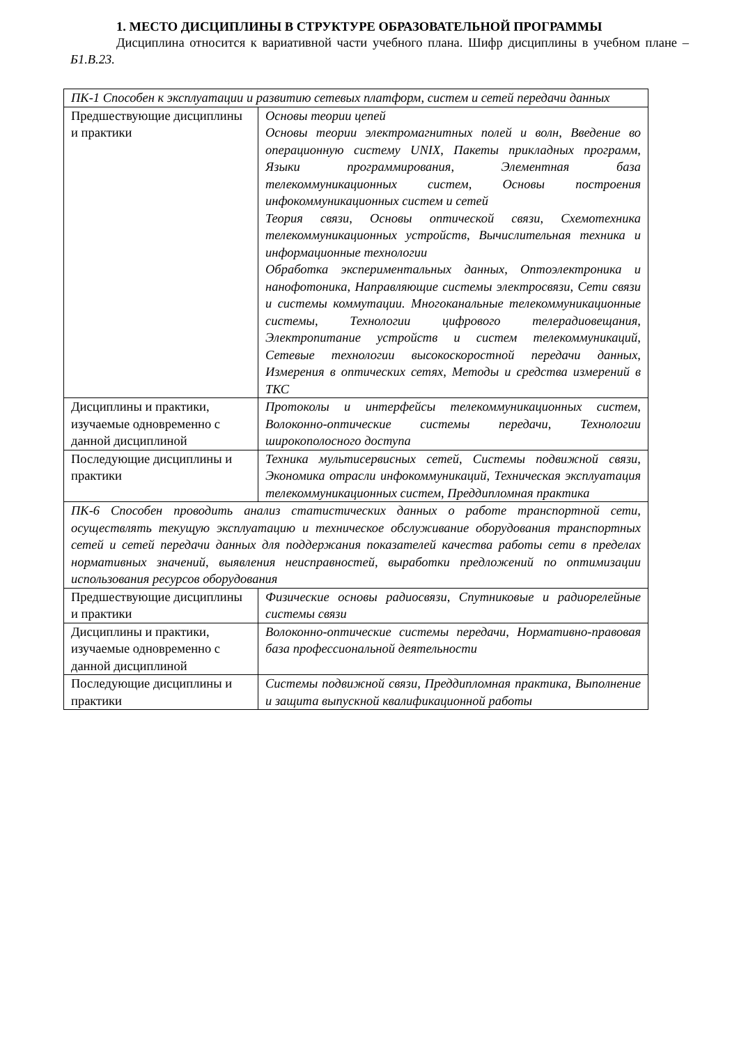1. МЕСТО ДИСЦИПЛИНЫ В СТРУКТУРЕ ОБРАЗОВАТЕЛЬНОЙ ПРОГРАММЫ
Дисциплина относится к вариативной части учебного плана. Шифр дисциплины в учебном плане – Б1.В.23.
| ПК-1 Способен к эксплуатации и развитию сетевых платформ, систем и сетей передачи данных | |
| Предшествующие дисциплины и практики | Основы теории цепей Основы теории электромагнитных полей и волн, Введение во операционную систему UNIX, Пакеты прикладных программ, Языки программирования, Элементная база телекоммуникационных систем, Основы построения инфокоммуникационных систем и сетей Теория связи, Основы оптической связи, Схемотехника телекоммуникационных устройств, Вычислительная техника и информационные технологии Обработка экспериментальных данных, Оптоэлектроника и нанофотоника, Направляющие системы электросвязи, Сети связи и системы коммутации. Многоканальные телекоммуникационные системы, Технологии цифрового телерадиовещания, Электропитание устройств и систем телекоммуникаций, Сетевые технологии высокоскоростной передачи данных, Измерения в оптических сетях, Методы и средства измерений в ТКС |
| Дисциплины и практики, изучаемые одновременно с данной дисциплиной | Протоколы и интерфейсы телекоммуникационных систем, Волоконно-оптические системы передачи, Технологии широкополосного доступа |
| Последующие дисциплины и практики | Техника мультисервисных сетей, Системы подвижной связи, Экономика отрасли инфокоммуникаций, Техническая эксплуатация телекоммуникационных систем, Преддипломная практика |
| ПК-6 Способен проводить анализ статистических данных о работе транспортной сети, осуществлять текущую эксплуатацию и техническое обслуживание оборудования транспортных сетей и сетей передачи данных для поддержания показателей качества работы сети в пределах нормативных значений, выявления неисправностей, выработки предложений по оптимизации использования ресурсов оборудования | |
| Предшествующие дисциплины и практики | Физические основы радиосвязи, Спутниковые и радиорелейные системы связи |
| Дисциплины и практики, изучаемые одновременно с данной дисциплиной | Волоконно-оптические системы передачи, Нормативно-правовая база профессиональной деятельности |
| Последующие дисциплины и практики | Системы подвижной связи, Преддипломная практика, Выполнение и защита выпускной квалификационной работы |